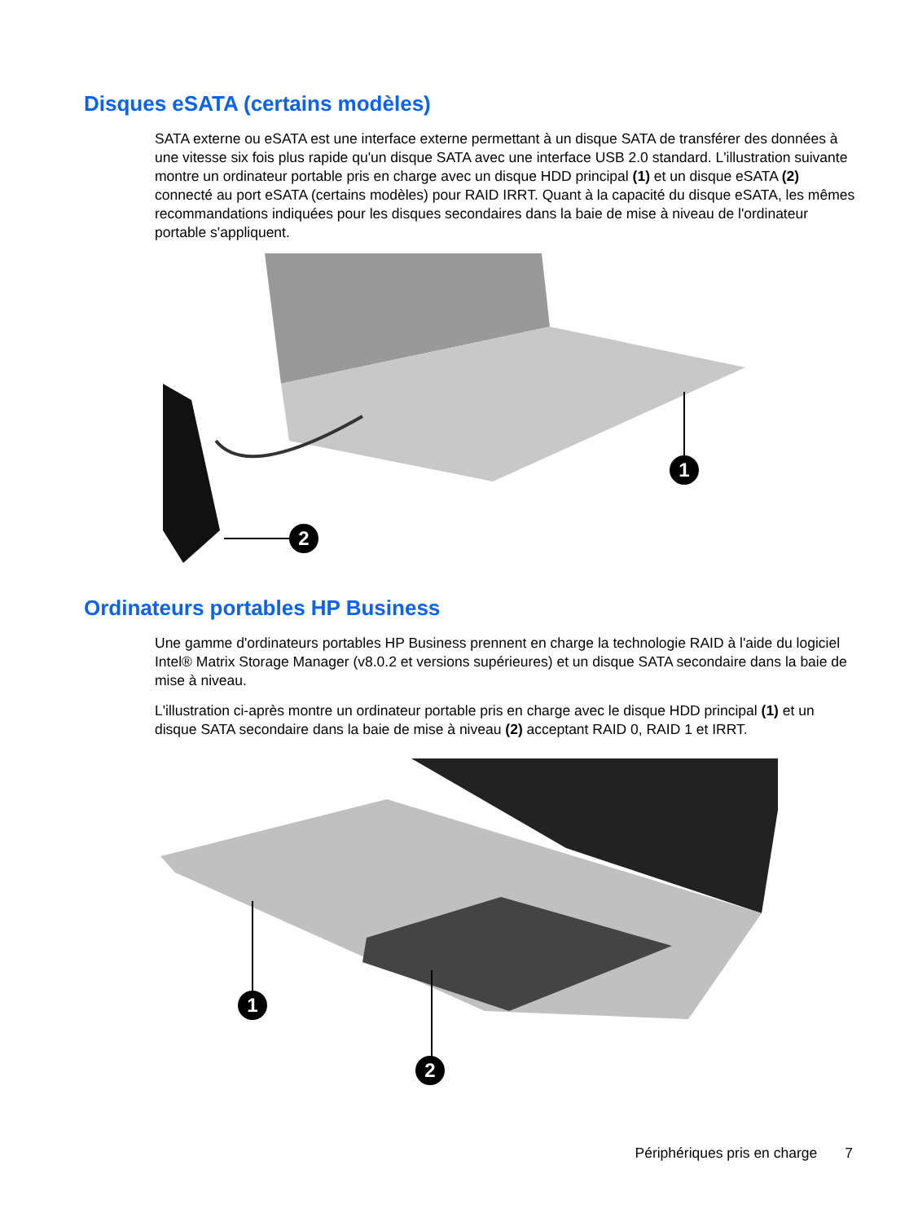Disques eSATA (certains modèles)
SATA externe ou eSATA est une interface externe permettant à un disque SATA de transférer des données à une vitesse six fois plus rapide qu'un disque SATA avec une interface USB 2.0 standard. L'illustration suivante montre un ordinateur portable pris en charge avec un disque HDD principal (1) et un disque eSATA (2) connecté au port eSATA (certains modèles) pour RAID IRRT. Quant à la capacité du disque eSATA, les mêmes recommandations indiquées pour les disques secondaires dans la baie de mise à niveau de l'ordinateur portable s'appliquent.
1
2
Ordinateurs portables HP Business
Une gamme d'ordinateurs portables HP Business prennent en charge la technologie RAID à l'aide du logiciel Intel® Matrix Storage Manager (v8.0.2 et versions supérieures) et un disque SATA secondaire dans la baie de mise à niveau.
L'illustration ci-après montre un ordinateur portable pris en charge avec le disque HDD principal (1) et un disque SATA secondaire dans la baie de mise à niveau (2) acceptant RAID 0, RAID 1 et IRRT.
1
2
Périphériques pris en charge 7